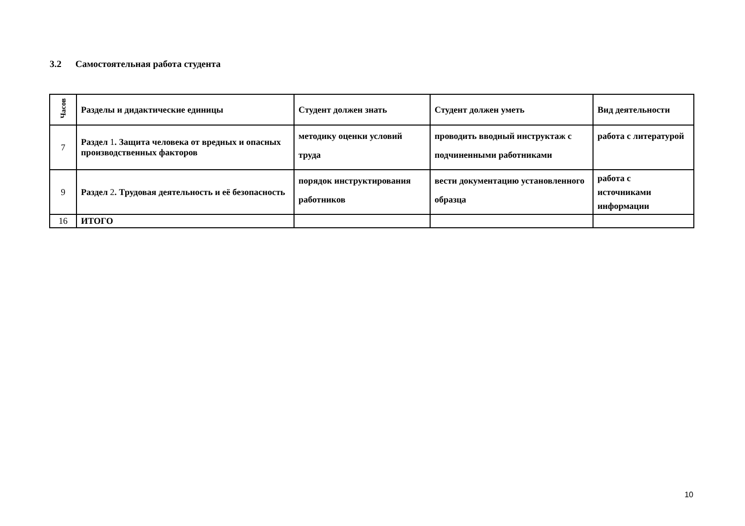3.2 Самостоятельная работа студента
| Часов | Разделы и дидактические единицы | Студент должен знать | Студент должен уметь | Вид деятельности |
| --- | --- | --- | --- | --- |
| 7 | Раздел 1 . Защита человека от вредных и опасных производственных факторов | методику оценки условий труда | проводить вводный инструктаж с подчиненными работниками | работа с литературой |
| 9 | Раздел 2 . Трудовая деятельность и её безопасность | порядок инструктирования работников | вести документацию установленного образца | работа с источниками информации |
| 16 | ИТОГО | | | |
10